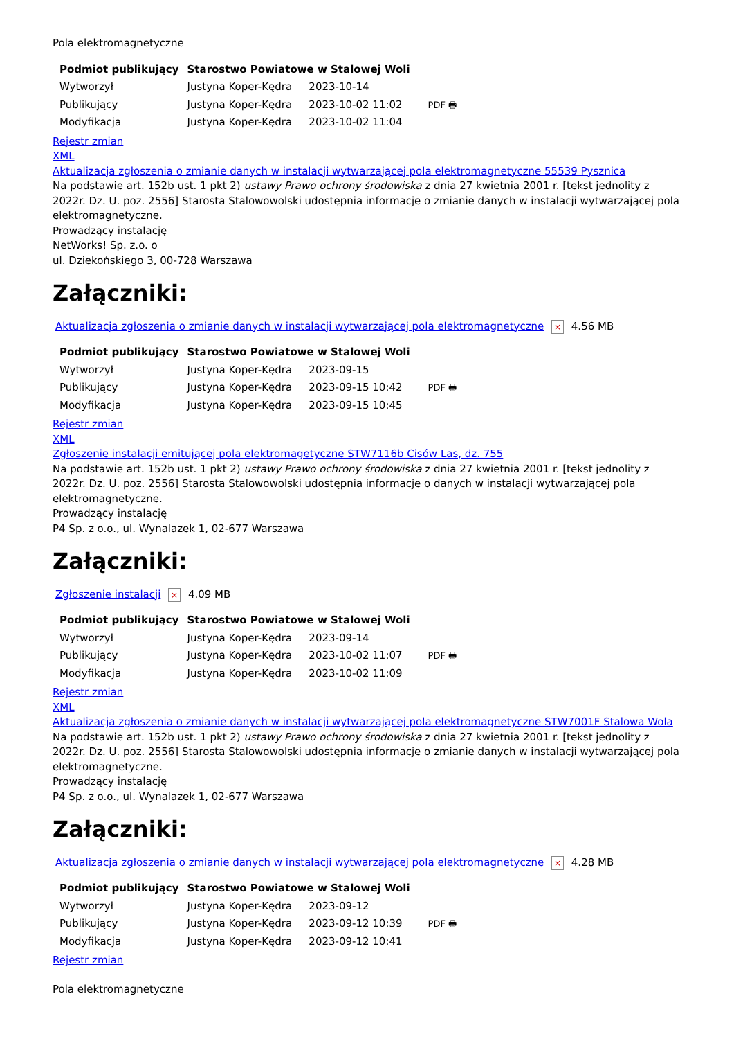Pola elektromagnetyczne
| Podmiot publikujący | Starostwo Powiatowe w Stalowej Woli | | |
| Wytworzył | Justyna Koper-Kędra | 2023-10-14 | PDF 🖶 |
| Publikujący | Justyna Koper-Kędra | 2023-10-02 11:02 | |
| Modyfikacja | Justyna Koper-Kędra | 2023-10-02 11:04 | |
Rejestr zmian
XML
Aktualizacja zgłoszenia o zmianie danych w instalacji wytwarzającej pola elektromagnetyczne 55539 Pysznica
Na podstawie art. 152b ust. 1 pkt 2) ustawy Prawo ochrony środowiska z dnia 27 kwietnia 2001 r. [tekst jednolity z 2022r. Dz. U. poz. 2556] Starosta Stalowowolski udostępnia informacje o zmianie danych w instalacji wytwarzającej pola elektromagnetyczne.
Prowadzący instalację
NetWorks! Sp. z.o. o
ul. Dziekońskiego 3, 00-728 Warszawa
Załączniki:
Aktualizacja zgłoszenia o zmianie danych w instalacji wytwarzającej pola elektromagnetyczne × 4.56 MB
| Podmiot publikujący | Starostwo Powiatowe w Stalowej Woli | | |
| Wytworzył | Justyna Koper-Kędra | 2023-09-15 | PDF 🖶 |
| Publikujący | Justyna Koper-Kędra | 2023-09-15 10:42 | |
| Modyfikacja | Justyna Koper-Kędra | 2023-09-15 10:45 | |
Rejestr zmian
XML
Zgłoszenie instalacji emitującej pola elektromagetyczne STW7116b Cisów Las, dz. 755
Na podstawie art. 152b ust. 1 pkt 2) ustawy Prawo ochrony środowiska z dnia 27 kwietnia 2001 r. [tekst jednolity z 2022r. Dz. U. poz. 2556] Starosta Stalowowolski udostępnia informacje o danych w instalacji wytwarzającej pola elektromagnetyczne.
Prowadzący instalację
P4 Sp. z o.o., ul. Wynalazek 1, 02-677 Warszawa
Załączniki:
Zgłoszenie instalacji × 4.09 MB
| Podmiot publikujący | Starostwo Powiatowe w Stalowej Woli | | |
| Wytworzył | Justyna Koper-Kędra | 2023-09-14 | PDF 🖶 |
| Publikujący | Justyna Koper-Kędra | 2023-10-02 11:07 | |
| Modyfikacja | Justyna Koper-Kędra | 2023-10-02 11:09 | |
Rejestr zmian
XML
Aktualizacja zgłoszenia o zmianie danych w instalacji wytwarzającej pola elektromagnetyczne STW7001F Stalowa Wola
Na podstawie art. 152b ust. 1 pkt 2) ustawy Prawo ochrony środowiska z dnia 27 kwietnia 2001 r. [tekst jednolity z 2022r. Dz. U. poz. 2556] Starosta Stalowowolski udostępnia informacje o zmianie danych w instalacji wytwarzającej pola elektromagnetyczne.
Prowadzący instalację
P4 Sp. z o.o., ul. Wynalazek 1, 02-677 Warszawa
Załączniki:
Aktualizacja zgłoszenia o zmianie danych w instalacji wytwarzającej pola elektromagnetyczne × 4.28 MB
| Podmiot publikujący | Starostwo Powiatowe w Stalowej Woli | | |
| Wytworzył | Justyna Koper-Kędra | 2023-09-12 | PDF 🖶 |
| Publikujący | Justyna Koper-Kędra | 2023-09-12 10:39 | |
| Modyfikacja | Justyna Koper-Kędra | 2023-09-12 10:41 | |
Rejestr zmian
Pola elektromagnetyczne